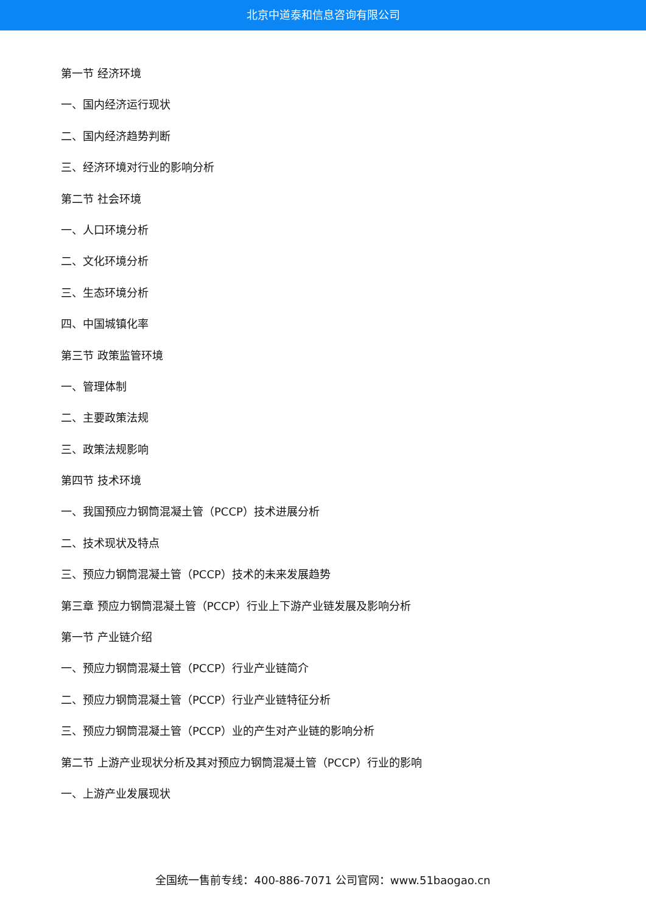北京中道泰和信息咨询有限公司
第一节 经济环境
一、国内经济运行现状
二、国内经济趋势判断
三、经济环境对行业的影响分析
第二节 社会环境
一、人口环境分析
二、文化环境分析
三、生态环境分析
四、中国城镇化率
第三节 政策监管环境
一、管理体制
二、主要政策法规
三、政策法规影响
第四节 技术环境
一、我国预应力钢筒混凝土管（PCCP）技术进展分析
二、技术现状及特点
三、预应力钢筒混凝土管（PCCP）技术的未来发展趋势
第三章 预应力钢筒混凝土管（PCCP）行业上下游产业链发展及影响分析
第一节 产业链介绍
一、预应力钢筒混凝土管（PCCP）行业产业链简介
二、预应力钢筒混凝土管（PCCP）行业产业链特征分析
三、预应力钢筒混凝土管（PCCP）业的产生对产业链的影响分析
第二节 上游产业现状分析及其对预应力钢筒混凝土管（PCCP）行业的影响
一、上游产业发展现状
全国统一售前专线：400-886-7071 公司官网：www.51baogao.cn